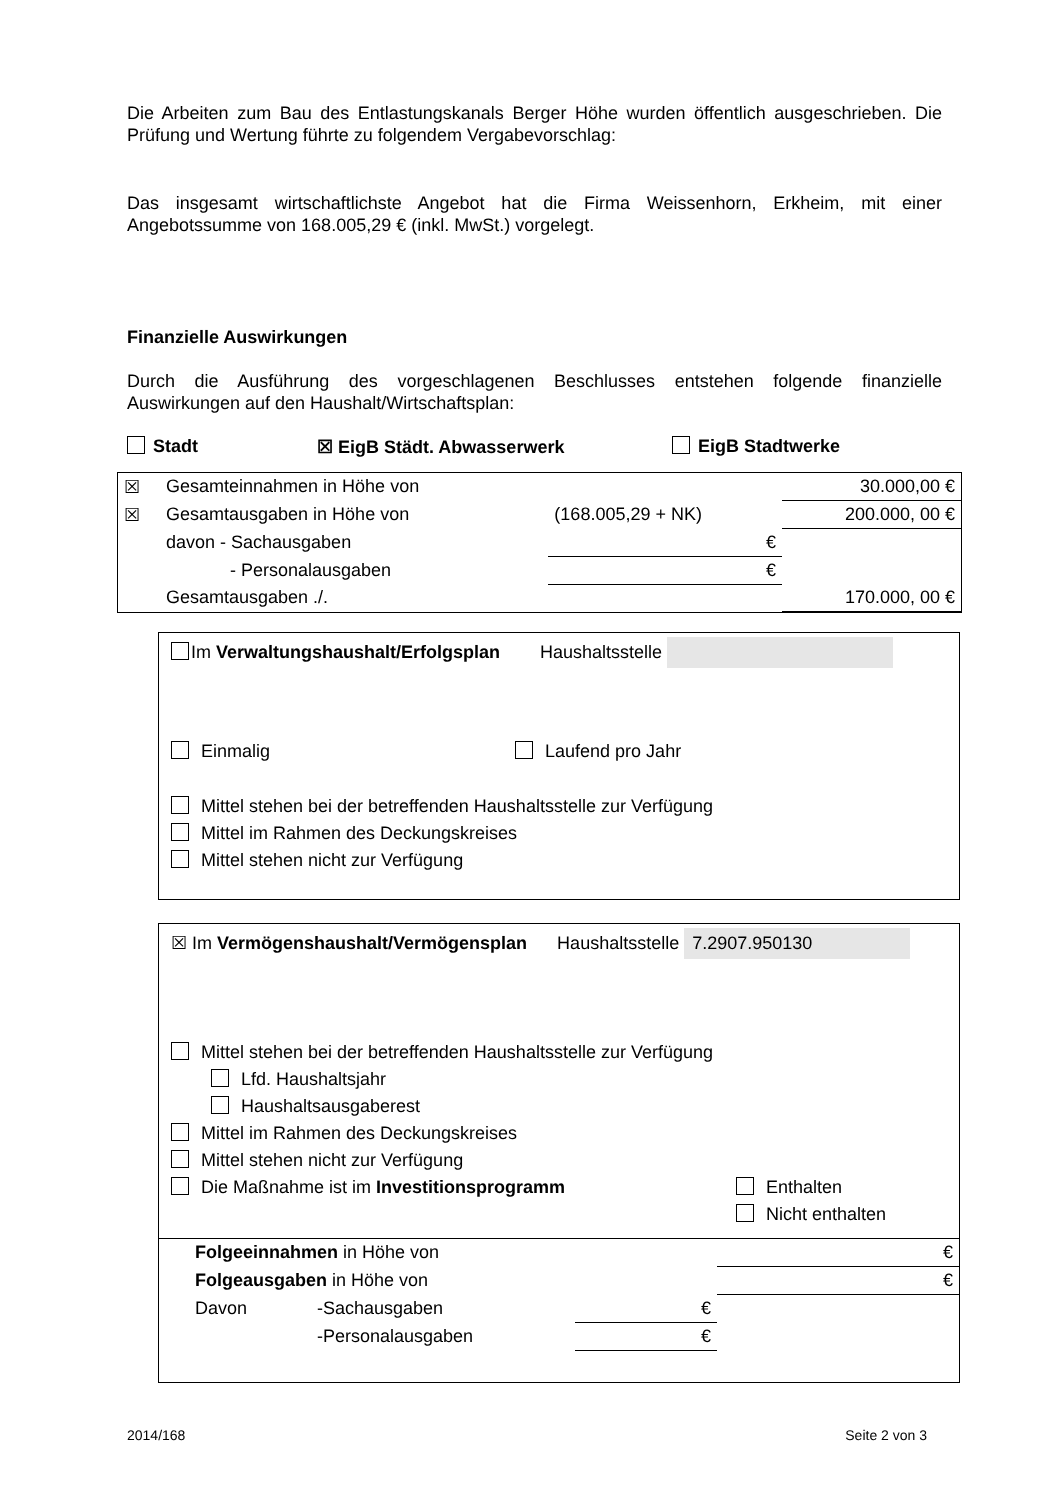Die Arbeiten zum Bau des Entlastungskanals Berger Höhe wurden öffentlich ausgeschrieben. Die Prüfung und Wertung führte zu folgendem Vergabevorschlag:
Das insgesamt wirtschaftlichste Angebot hat die Firma Weissenhorn, Erkheim, mit einer Angebotssumme von 168.005,29 € (inkl. MwSt.) vorgelegt.
Finanzielle Auswirkungen
Durch die Ausführung des vorgeschlagenen Beschlusses entstehen folgende finanzielle Auswirkungen auf den Haushalt/Wirtschaftsplan:
Stadt ☒ EigB Städt. Abwasserwerk EigB Stadtwerke
| ☒ | Gesamteinnahmen in Höhe von | | 30.000,00 € |
| ☒ | Gesamtausgaben in Höhe von | (168.005,29 + NK) | 200.000, 00 € |
| | davon - Sachausgaben | € | |
| | - Personalausgaben | € | |
| | Gesamtausgaben ./. | | 170.000, 00 € |
Im Verwaltungshaushalt/Erfolgsplan Haushaltsstelle
Einmalig Laufend pro Jahr
Mittel stehen bei der betreffenden Haushaltsstelle zur Verfügung
Mittel im Rahmen des Deckungskreises
Mittel stehen nicht zur Verfügung
☒ Im Vermögenshaushalt/Vermögensplan Haushaltsstelle 7.2907.950130
Mittel stehen bei der betreffenden Haushaltsstelle zur Verfügung
Lfd. Haushaltsjahr
Haushaltsausgaberest
Mittel im Rahmen des Deckungskreises
Mittel stehen nicht zur Verfügung
Die Maßnahme ist im Investitionsprogramm Enthalten
Nicht enthalten
| Folgeeinnahmen in Höhe von | | | € |
| Folgeausgaben in Höhe von | | | € |
| Davon | -Sachausgaben | € | |
| | -Personalausgaben | € | |
2014/168 Seite 2 von 3